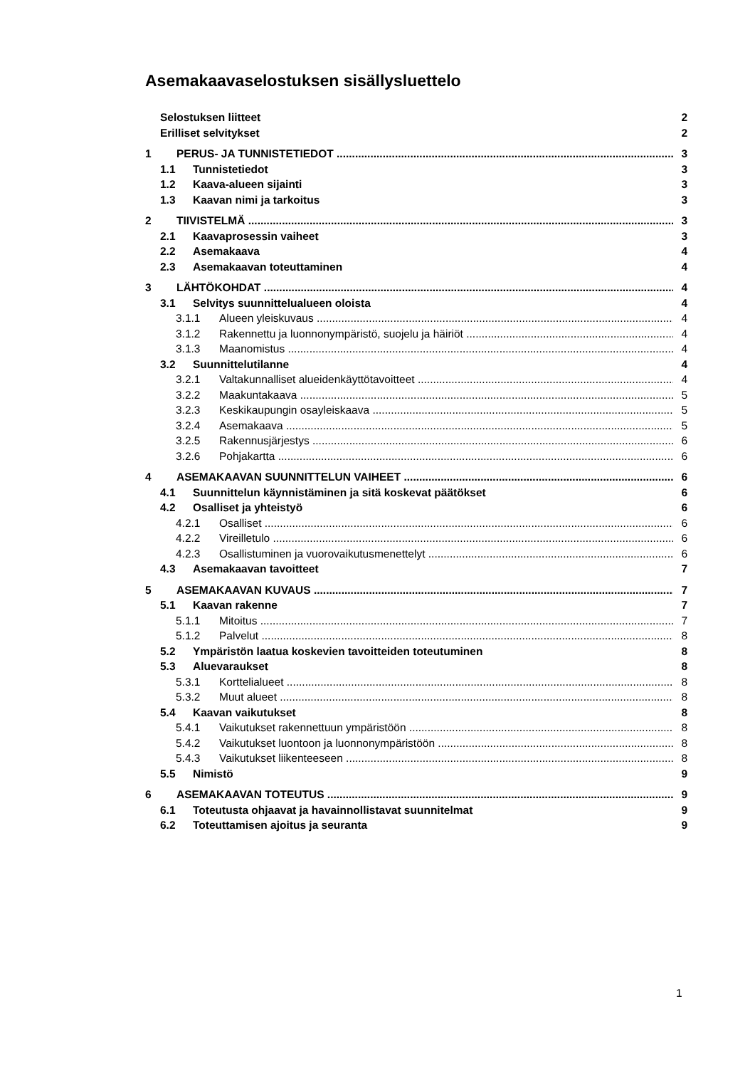Asemakaavaselostuksen sisällysluettelo
Selostuksen liitteet 2
Erilliset selvitykset 2
1 PERUS- JA TUNNISTETIEDOT 3
1.1 Tunnistetiedot 3
1.2 Kaava-alueen sijainti 3
1.3 Kaavan nimi ja tarkoitus 3
2 TIIVISTELMÄ 3
2.1 Kaavaprosessin vaiheet 3
2.2 Asemakaava 4
2.3 Asemakaavan toteuttaminen 4
3 LÄHTÖKOHDAT 4
3.1 Selvitys suunnittelualueen oloista 4
3.1.1 Alueen yleiskuvaus 4
3.1.2 Rakennettu ja luonnonympäristö, suojelu ja häiriöt 4
3.1.3 Maanomistus 4
3.2 Suunnittelutilanne 4
3.2.1 Valtakunnalliset alueidenkäyttötavoitteet 4
3.2.2 Maakuntakaava 5
3.2.3 Keskikaupungin osayleiskaava 5
3.2.4 Asemakaava 5
3.2.5 Rakennusjärjestys 6
3.2.6 Pohjakartta 6
4 ASEMAKAAVAN SUUNNITTELUN VAIHEET 6
4.1 Suunnittelun käynnistäminen ja sitä koskevat päätökset 6
4.2 Osalliset ja yhteistyö 6
4.2.1 Osalliset 6
4.2.2 Vireilletulo 6
4.2.3 Osallistuminen ja vuorovaikutusmenettelyt 6
4.3 Asemakaavan tavoitteet 7
5 ASEMAKAAVAN KUVAUS 7
5.1 Kaavan rakenne 7
5.1.1 Mitoitus 7
5.1.2 Palvelut 8
5.2 Ympäristön laatua koskevien tavoitteiden toteutuminen 8
5.3 Aluevaraukset 8
5.3.1 Korttelialueet 8
5.3.2 Muut alueet 8
5.4 Kaavan vaikutukset 8
5.4.1 Vaikutukset rakennettuun ympäristöön 8
5.4.2 Vaikutukset luontoon ja luonnonympäristöön 8
5.4.3 Vaikutukset liikenteeseen 8
5.5 Nimistö 9
6 ASEMAKAAVAN TOTEUTUS 9
6.1 Toteutusta ohjaavat ja havainnollistavat suunnitelmat 9
6.2 Toteuttamisen ajoitus ja seuranta 9
1